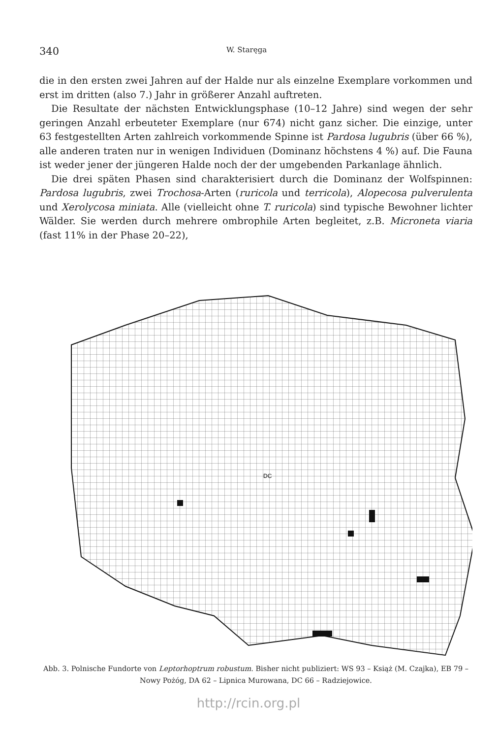340 W. Staręga
die in den ersten zwei Jahren auf der Halde nur als einzelne Exemplare vorkommen und erst im dritten (also 7.) Jahr in größerer Anzahl auftreten.
Die Resultate der nächsten Entwicklungsphase (10–12 Jahre) sind wegen der sehr geringen Anzahl erbeuteter Exemplare (nur 674) nicht ganz sicher. Die einzige, unter 63 festgestellten Arten zahlreich vorkommende Spinne ist Pardosa lugubris (über 66 %), alle anderen traten nur in wenigen Individuen (Dominanz höchstens 4 %) auf. Die Fauna ist weder jener der jüngeren Halde noch der der umgebenden Parkanlage ähnlich.
Die drei späten Phasen sind charakterisiert durch die Dominanz der Wolfspinnen: Pardosa lugubris, zwei Trochosa-Arten (ruricola und terricola), Alopecosa pulverulenta und Xerolycosa miniata. Alle (vielleicht ohne T. ruricola) sind typische Bewohner lichter Wälder. Sie werden durch mehrere ombrophile Arten begleitet, z.B. Microneta viaria (fast 11% in der Phase 20–22),
DC
Abb. 3. Polnische Fundorte von Leptorhoptrum robustum. Bisher nicht publiziert: WS 93 – Książ (M. Czajka), EB 79 – Nowy Pożóg, DA 62 – Lipnica Murowana, DC 66 – Radziejowice.
http://rcin.org.pl